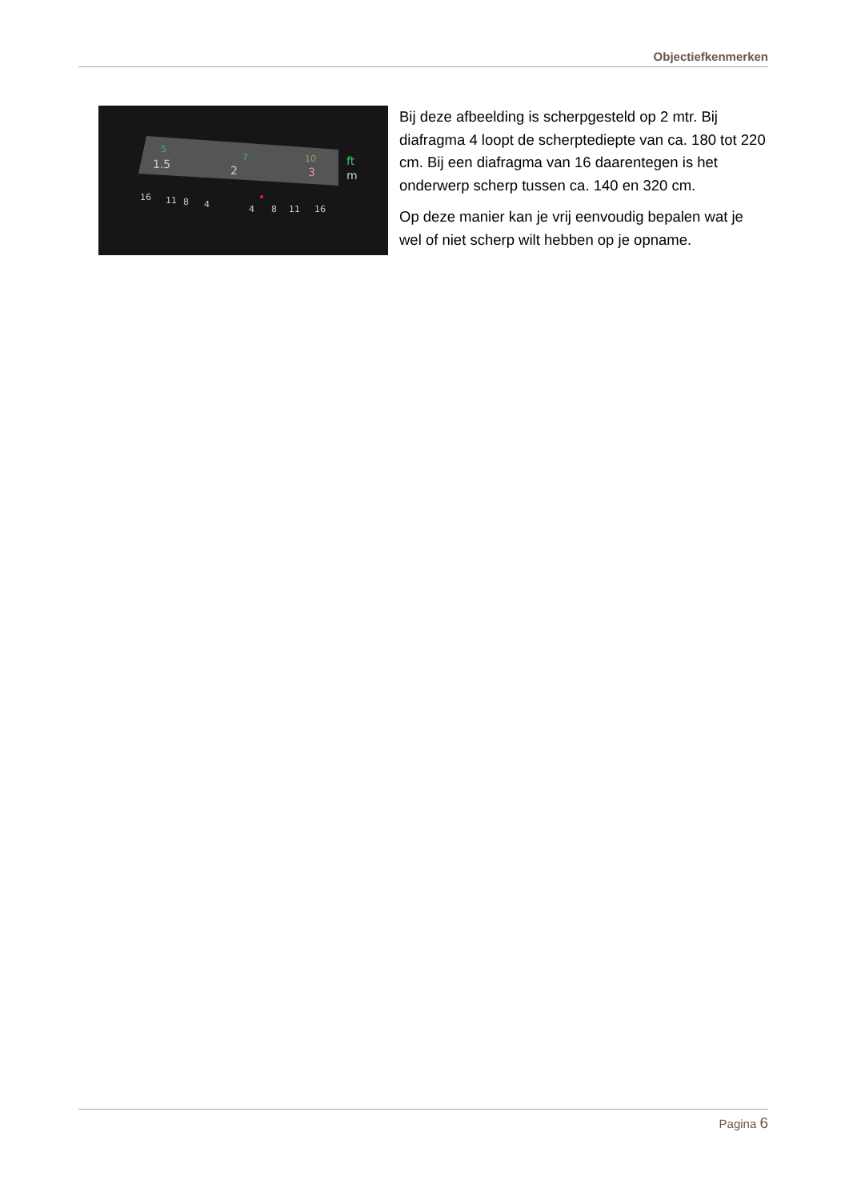Objectiefkenmerken
1.5
2
3
5
7
10
ft
m
16
11
8
4
4
8
11
16
Bij deze afbeelding is scherpgesteld op 2 mtr. Bij diafragma 4 loopt de scherptediepte van ca. 180 tot 220 cm. Bij een diafragma van 16 daarentegen is het onderwerp scherp tussen ca. 140 en 320 cm.
Op deze manier kan je vrij eenvoudig bepalen wat je wel of niet scherp wilt hebben op je opname.
Pagina 6